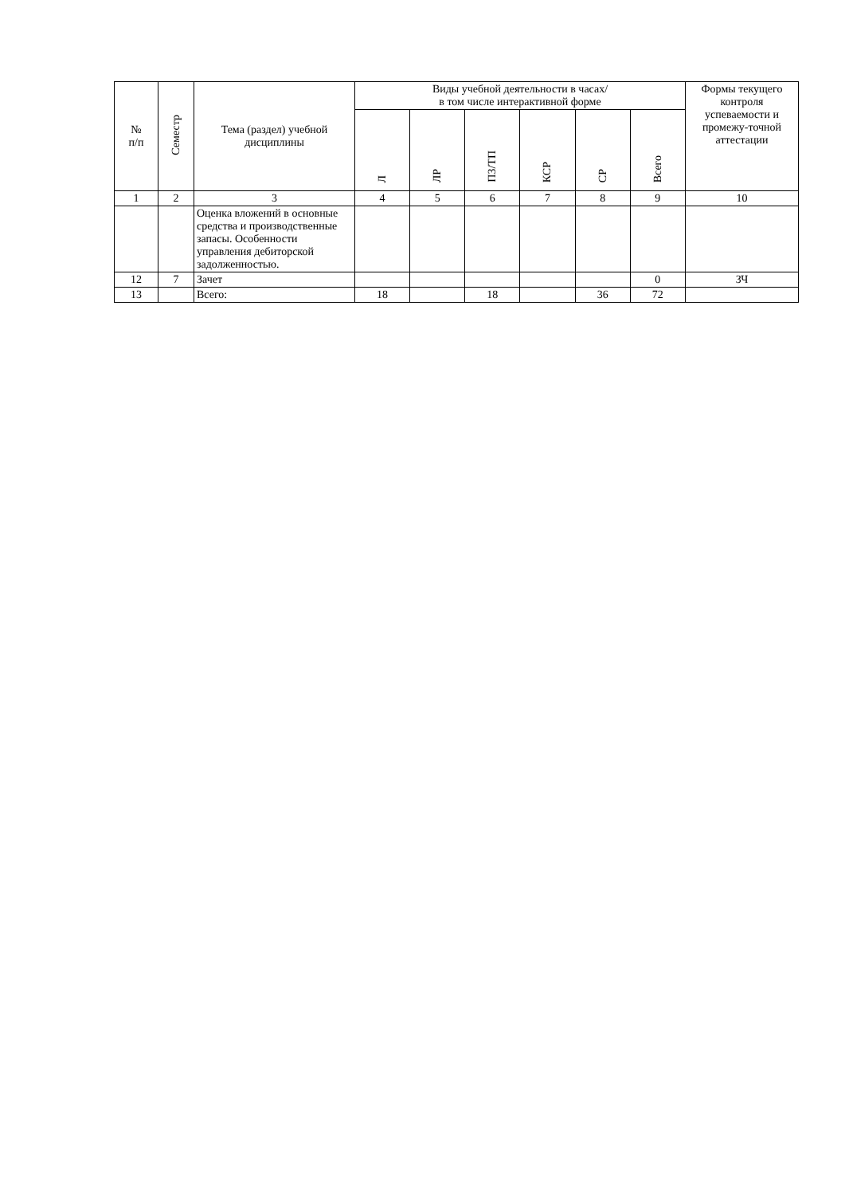| № п/п | Семестр | Тема (раздел) учебной дисциплины | Виды учебной деятельности в часах/ в том числе интерактивной форме | | | | | | Формы текущего контроля успеваемости и промежу-точной аттестации |
| --- | --- | --- | --- | --- | --- | --- | --- | --- | --- |
| | | | Л | ЛР | ПЗ/ТП | КСР | СР | Всего | |
| 1 | 2 | 3 | 4 | 5 | 6 | 7 | 8 | 9 | 10 |
| | | Оценка вложений в основные средства и производственные запасы. Особенности управления дебиторской задолженностью. | | | | | | | |
| 12 | 7 | Зачет | | | | | | 0 | ЗЧ |
| 13 | | Всего: | 18 | | 18 | | 36 | 72 | |